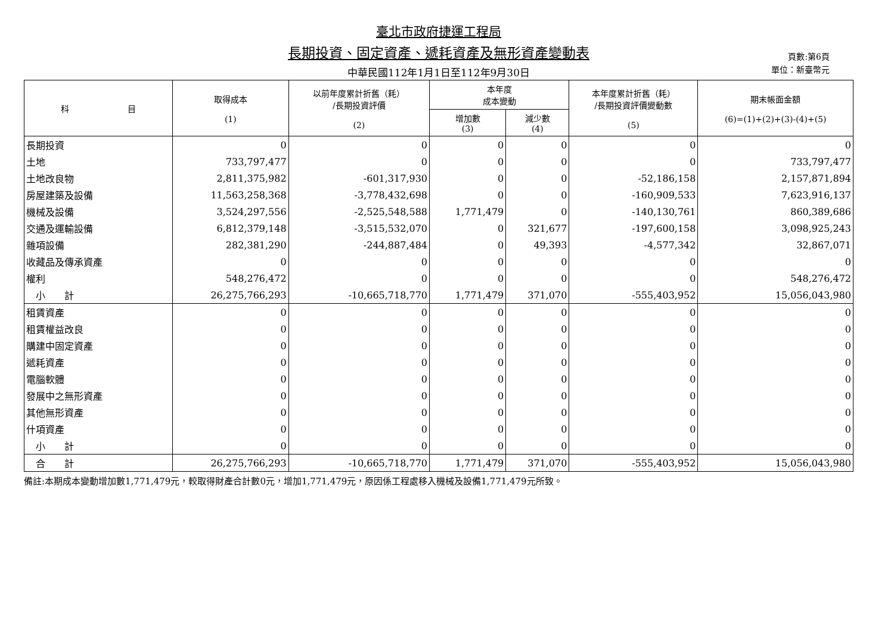臺北市政府捷運工程局
長期投資、固定資產、遞耗資產及無形資產變動表
中華民國112年1月1日至112年9月30日
頁數:第6頁
單位：新臺幣元
| 科 目 | 取得成本 (1) | 以前年度累計折舊（耗） /長期投資評價 (2) | 本年度 成本變動 | | 本年度累計折舊（耗） /長期投資評價變動數 (5) | 期末帳面金額 (6)=(1)+(2)+(3)-(4)+(5) |
| --- | --- | --- | --- | --- | --- | --- |
| | | | 增加數 (3) | 減少數 (4) | | |
| 長期投資 | 0 | 0 | 0 | 0 | 0 | 0 |
| 土地 | 733,797,477 | 0 | 0 | 0 | 0 | 733,797,477 |
| 土地改良物 | 2,811,375,982 | -601,317,930 | 0 | 0 | -52,186,158 | 2,157,871,894 |
| 房屋建築及設備 | 11,563,258,368 | -3,778,432,698 | 0 | 0 | -160,909,533 | 7,623,916,137 |
| 機械及設備 | 3,524,297,556 | -2,525,548,588 | 1,771,479 | 0 | -140,130,761 | 860,389,686 |
| 交通及運輸設備 | 6,812,379,148 | -3,515,532,070 | 0 | 321,677 | -197,600,158 | 3,098,925,243 |
| 雜項設備 | 282,381,290 | -244,887,484 | 0 | 49,393 | -4,577,342 | 32,867,071 |
| 收藏品及傳承資產 | 0 | 0 | 0 | 0 | 0 | 0 |
| 權利 | 548,276,472 | 0 | 0 | 0 | 0 | 548,276,472 |
| 小 計 | 26,275,766,293 | -10,665,718,770 | 1,771,479 | 371,070 | -555,403,952 | 15,056,043,980 |
| 租賃資產 | 0 | 0 | 0 | 0 | 0 | 0 |
| 租賃權益改良 | 0 | 0 | 0 | 0 | 0 | 0 |
| 購建中固定資產 | 0 | 0 | 0 | 0 | 0 | 0 |
| 遞耗資產 | 0 | 0 | 0 | 0 | 0 | 0 |
| 電腦軟體 | 0 | 0 | 0 | 0 | 0 | 0 |
| 發展中之無形資產 | 0 | 0 | 0 | 0 | 0 | 0 |
| 其他無形資產 | 0 | 0 | 0 | 0 | 0 | 0 |
| 什項資產 | 0 | 0 | 0 | 0 | 0 | 0 |
| 小 計 | 0 | 0 | 0 | 0 | 0 | 0 |
| 合 計 | 26,275,766,293 | -10,665,718,770 | 1,771,479 | 371,070 | -555,403,952 | 15,056,043,980 |
備註:本期成本變動增加數1,771,479元，較取得財產合計數0元，增加1,771,479元，原因係工程處移入機械及設備1,771,479元所致。